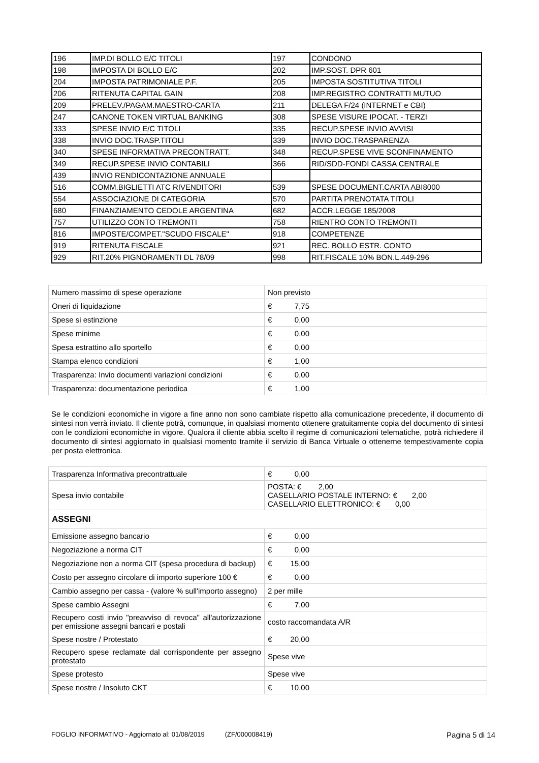| 196 | IMP.DI BOLLO E/C TITOLI | 197 | CONDONO |
| 198 | IMPOSTA DI BOLLO E/C | 202 | IMP.SOST. DPR 601 |
| 204 | IMPOSTA PATRIMONIALE P.F. | 205 | IMPOSTA SOSTITUTIVA TITOLI |
| 206 | RITENUTA CAPITAL GAIN | 208 | IMP.REGISTRO CONTRATTI MUTUO |
| 209 | PRELEV./PAGAM.MAESTRO-CARTA | 211 | DELEGA F/24 (INTERNET e CBI) |
| 247 | CANONE TOKEN VIRTUAL BANKING | 308 | SPESE VISURE IPOCAT. - TERZI |
| 333 | SPESE INVIO E/C TITOLI | 335 | RECUP.SPESE INVIO AVVISI |
| 338 | INVIO DOC.TRASP.TITOLI | 339 | INVIO DOC.TRASPARENZA |
| 340 | SPESE INFORMATIVA PRECONTRATT. | 348 | RECUP.SPESE VIVE SCONFINAMENTO |
| 349 | RECUP.SPESE INVIO CONTABILI | 366 | RID/SDD-FONDI CASSA CENTRALE |
| 439 | INVIO RENDICONTAZIONE ANNUALE | | |
| 516 | COMM.BIGLIETTI ATC RIVENDITORI | 539 | SPESE DOCUMENT.CARTA ABI8000 |
| 554 | ASSOCIAZIONE DI CATEGORIA | 570 | PARTITA PRENOTATA TITOLI |
| 680 | FINANZIAMENTO CEDOLE ARGENTINA | 682 | ACCR.LEGGE 185/2008 |
| 757 | UTILIZZO CONTO TREMONTI | 758 | RIENTRO CONTO TREMONTI |
| 816 | IMPOSTE/COMPET."SCUDO FISCALE" | 918 | COMPETENZE |
| 919 | RITENUTA FISCALE | 921 | REC. BOLLO ESTR. CONTO |
| 929 | RIT.20% PIGNORAMENTI DL 78/09 | 998 | RIT.FISCALE 10% BON.L.449-296 |
| Numero massimo di spese operazione | Non previsto |
| Oneri di liquidazione | € 7,75 |
| Spese si estinzione | € 0,00 |
| Spese minime | € 0,00 |
| Spesa estrattino allo sportello | € 0,00 |
| Stampa elenco condizioni | € 1,00 |
| Trasparenza: Invio documenti variazioni condizioni | € 0,00 |
| Trasparenza: documentazione periodica | € 1,00 |
Se le condizioni economiche in vigore a fine anno non sono cambiate rispetto alla comunicazione precedente, il documento di sintesi non verrà inviato. Il cliente potrà, comunque, in qualsiasi momento ottenere gratuitamente copia del documento di sintesi con le condizioni economiche in vigore. Qualora il cliente abbia scelto il regime di comunicazioni telematiche, potrà richiedere il documento di sintesi aggiornato in qualsiasi momento tramite il servizio di Banca Virtuale o ottenerne tempestivamente copia per posta elettronica.
| Trasparenza Informativa precontrattuale | € 0,00 |
| Spesa invio contabile | POSTA: € 2,00 CASELLARIO POSTALE INTERNO: € 2,00 CASELLARIO ELETTRONICO: € 0,00 |
| ASSEGNI | |
| Emissione assegno bancario | € 0,00 |
| Negoziazione a norma CIT | € 0,00 |
| Negoziazione non a norma CIT (spesa procedura di backup) | € 15,00 |
| Costo per assegno circolare di importo superiore 100 € | € 0,00 |
| Cambio assegno per cassa - (valore % sull'importo assegno) | 2 per mille |
| Spese cambio Assegni | € 7,00 |
| Recupero costi invio "preavviso di revoca" all'autorizzazione per emissione assegni bancari e postali | costo raccomandata A/R |
| Spese nostre / Protestato | € 20,00 |
| Recupero spese reclamate dal corrispondente per assegno protestato | Spese vive |
| Spese protesto | Spese vive |
| Spese nostre / Insoluto CKT | € 10,00 |
FOGLIO INFORMATIVO - Aggiornato al: 01/08/2019 (ZF/000008419) Pagina 5 di 14